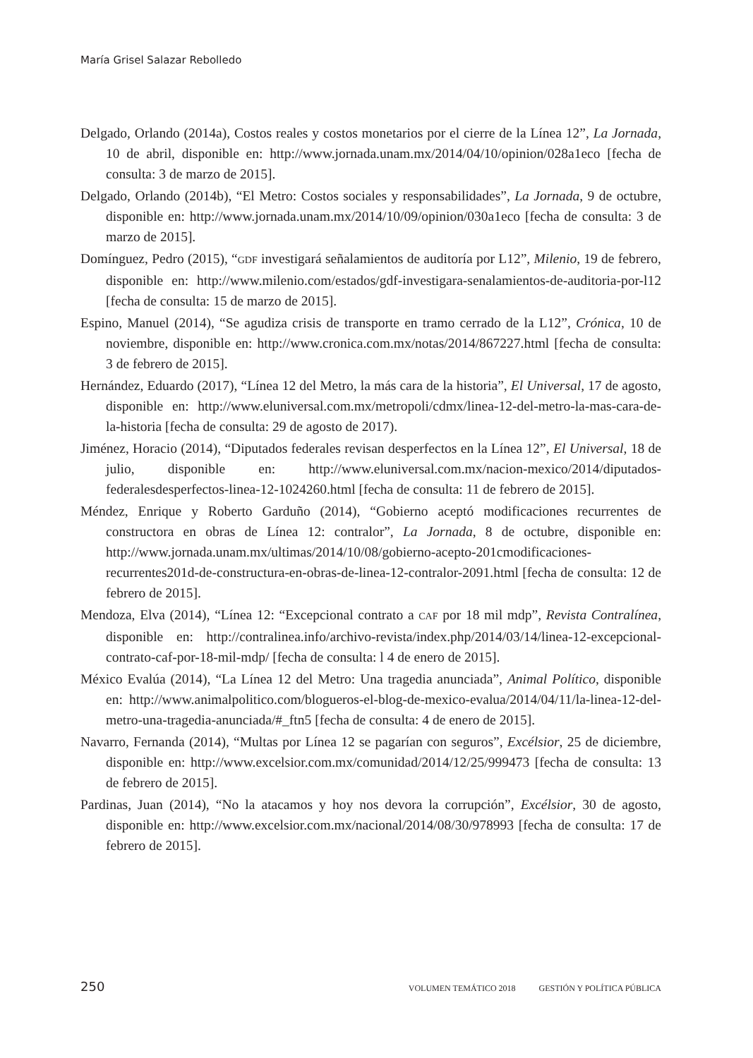María Grisel Salazar Rebolledo
Delgado, Orlando (2014a), Costos reales y costos monetarios por el cierre de la Línea 12”, La Jornada, 10 de abril, disponible en: http://www.jornada.unam.mx/2014/04/10/opinion/028a1eco [fecha de consulta: 3 de marzo de 2015].
Delgado, Orlando (2014b), “El Metro: Costos sociales y responsabilidades”, La Jornada, 9 de octubre, disponible en: http://www.jornada.unam.mx/2014/10/09/opinion/030a1eco [fecha de consulta: 3 de marzo de 2015].
Domínguez, Pedro (2015), “GDF investigará señalamientos de auditoría por L12”, Milenio, 19 de febrero, disponible en: http://www.milenio.com/estados/gdf-investigara-senalamientos-de-auditoria-por-l12 [fecha de consulta: 15 de marzo de 2015].
Espino, Manuel (2014), “Se agudiza crisis de transporte en tramo cerrado de la L12”, Crónica, 10 de noviembre, disponible en: http://www.cronica.com.mx/notas/2014/867227.html [fecha de consulta: 3 de febrero de 2015].
Hernández, Eduardo (2017), “Línea 12 del Metro, la más cara de la historia”, El Universal, 17 de agosto, disponible en: http://www.eluniversal.com.mx/metropoli/cdmx/linea-12-del-metro-la-mas-cara-de-la-historia [fecha de consulta: 29 de agosto de 2017).
Jiménez, Horacio (2014), “Diputados federales revisan desperfectos en la Línea 12”, El Universal, 18 de julio, disponible en: http://www.eluniversal.com.mx/nacion-mexico/2014/diputados-federalesdesperfectos-linea-12-1024260.html [fecha de consulta: 11 de febrero de 2015].
Méndez, Enrique y Roberto Garduño (2014), “Gobierno aceptó modificaciones recurrentes de constructora en obras de Línea 12: contralor”, La Jornada, 8 de octubre, disponible en: http://www.jornada.unam.mx/ultimas/2014/10/08/gobierno-acepto-201cmodificaciones-recurrentes201d-de-constructura-en-obras-de-linea-12-contralor-2091.html [fecha de consulta: 12 de febrero de 2015].
Mendoza, Elva (2014), “Línea 12: “Excepcional contrato a CAF por 18 mil mdp”, Revista Contralínea, disponible en: http://contralinea.info/archivo-revista/index.php/2014/03/14/linea-12-excepcional-contrato-caf-por-18-mil-mdp/ [fecha de consulta: l 4 de enero de 2015].
México Evalúa (2014), “La Línea 12 del Metro: Una tragedia anunciada”, Animal Político, disponible en: http://www.animalpolitico.com/blogueros-el-blog-de-mexico-evalua/2014/04/11/la-linea-12-del-metro-una-tragedia-anunciada/#_ftn5 [fecha de consulta: 4 de enero de 2015].
Navarro, Fernanda (2014), “Multas por Línea 12 se pagarían con seguros”, Excélsior, 25 de diciembre, disponible en: http://www.excelsior.com.mx/comunidad/2014/12/25/999473 [fecha de consulta: 13 de febrero de 2015].
Pardinas, Juan (2014), “No la atacamos y hoy nos devora la corrupción”, Excélsior, 30 de agosto, disponible en: http://www.excelsior.com.mx/nacional/2014/08/30/978993 [fecha de consulta: 17 de febrero de 2015].
250 VOLUMEN TEMÁTICO 2018 GESTIÓN Y POLÍTICA PÚBLICA